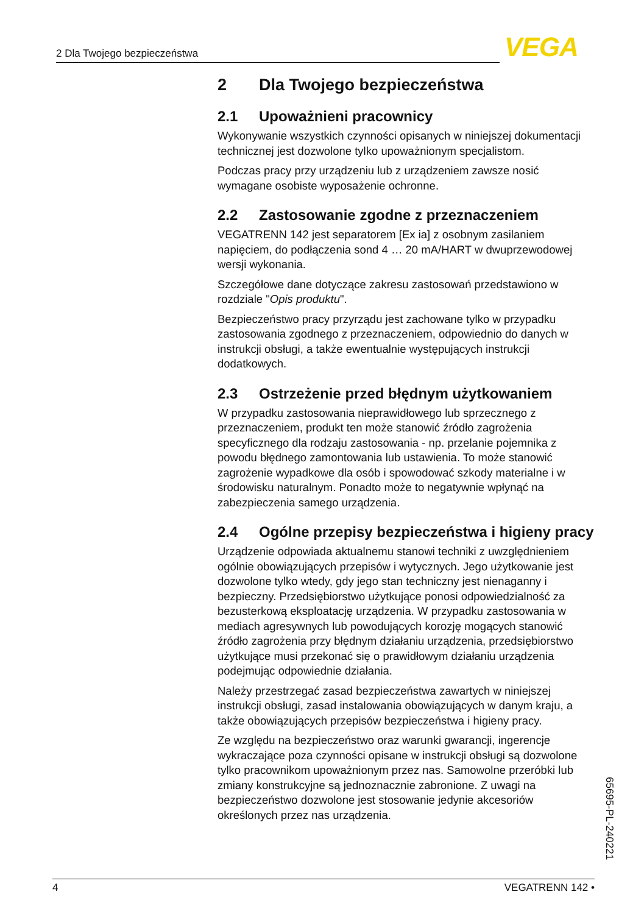2 Dla Twojego bezpieczeństwa VEGA
2 Dla Twojego bezpieczeństwa
2.1 Upoważnieni pracownicy
Wykonywanie wszystkich czynności opisanych w niniejszej dokumentacji technicznej jest dozwolone tylko upoważnionym specjalistom.
Podczas pracy przy urządzeniu lub z urządzeniem zawsze nosić wymagane osobiste wyposażenie ochronne.
2.2 Zastosowanie zgodne z przeznaczeniem
VEGATRENN 142 jest separatorem [Ex ia] z osobnym zasilaniem napięciem, do podłączenia sond 4 … 20 mA/HART w dwuprzewodowej wersji wykonania.
Szczegółowe dane dotyczące zakresu zastosowań przedstawiono w rozdziale "Opis produktu".
Bezpieczeństwo pracy przyrządu jest zachowane tylko w przypadku zastosowania zgodnego z przeznaczeniem, odpowiednio do danych w instrukcji obsługi, a także ewentualnie występujących instrukcji dodatkowych.
2.3 Ostrzeżenie przed błędnym użytkowaniem
W przypadku zastosowania nieprawidłowego lub sprzecznego z przeznaczeniem, produkt ten może stanowić źródło zagrożenia specyficznego dla rodzaju zastosowania - np. przelanie pojemnika z powodu błędnego zamontowania lub ustawienia. To może stanowić zagrożenie wypadkowe dla osób i spowodować szkody materialne i w środowisku naturalnym. Ponadto może to negatywnie wpłynąć na zabezpieczenia samego urządzenia.
2.4 Ogólne przepisy bezpieczeństwa i higieny pracy
Urządzenie odpowiada aktualnemu stanowi techniki z uwzględnieniem ogólnie obowiązujących przepisów i wytycznych. Jego użytkowanie jest dozwolone tylko wtedy, gdy jego stan techniczny jest nienaganny i bezpieczny. Przedsiębiorstwo użytkujące ponosi odpowiedzialność za bezusterkową eksploatację urządzenia. W przypadku zastosowania w mediach agresywnych lub powodujących korozję mogących stanowić źródło zagrożenia przy błędnym działaniu urządzenia, przedsiębiorstwo użytkujące musi przekonać się o prawidłowym działaniu urządzenia podejmując odpowiednie działania.
Należy przestrzegać zasad bezpieczeństwa zawartych w niniejszej instrukcji obsługi, zasad instalowania obowiązujących w danym kraju, a także obowiązujących przepisów bezpieczeństwa i higieny pracy.
Ze względu na bezpieczeństwo oraz warunki gwarancji, ingerencje wykraczające poza czynności opisane w instrukcji obsługi są dozwolone tylko pracownikom upoważnionym przez nas. Samowolne przeróbki lub zmiany konstrukcyjne są jednoznacznie zabronione. Z uwagi na bezpieczeństwo dozwolone jest stosowanie jedynie akcesoriów określonych przez nas urządzenia.
65695-PL-240221
4 VEGATRENN 142 •